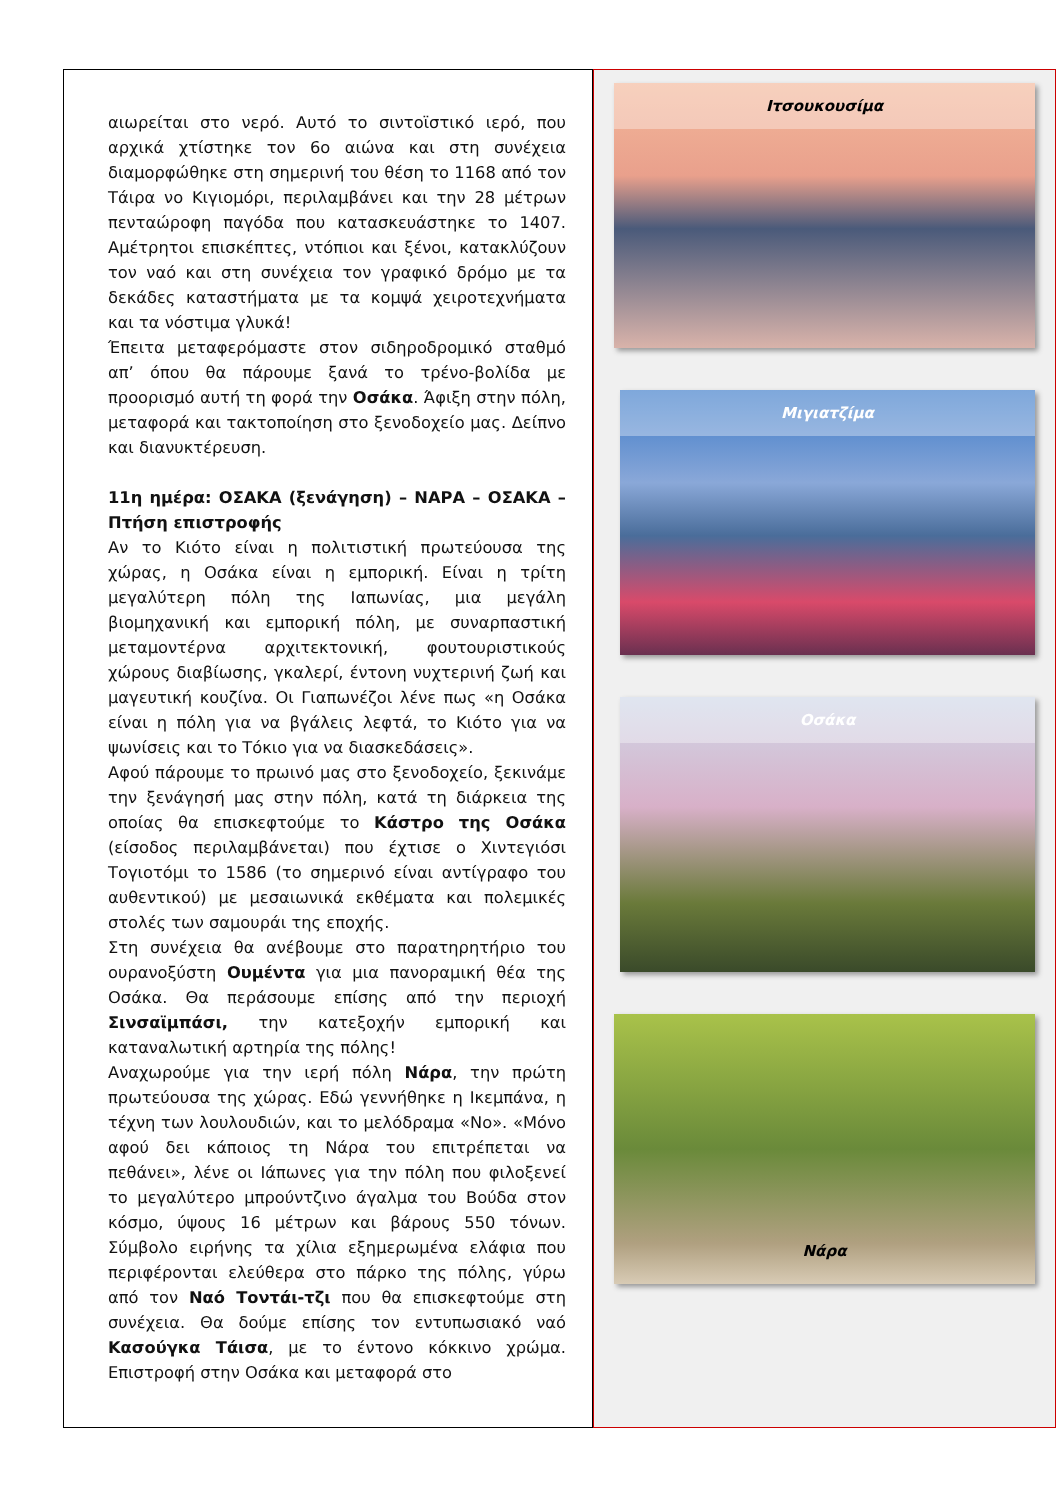αιωρείται στο νερό. Αυτό το σιντοϊστικό ιερό, που αρχικά χτίστηκε τον 6ο αιώνα και στη συνέχεια διαμορφώθηκε στη σημερινή του θέση το 1168 από τον Τάιρα νο Κιγιομόρι, περιλαμβάνει και την 28 μέτρων πενταώροφη παγόδα που κατασκευάστηκε το 1407. Αμέτρητοι επισκέπτες, ντόπιοι και ξένοι, κατακλύζουν τον ναό και στη συνέχεια τον γραφικό δρόμο με τα δεκάδες καταστήματα με τα κομψά χειροτεχνήματα και τα νόστιμα γλυκά!
Έπειτα μεταφερόμαστε στον σιδηροδρομικό σταθμό απ’ όπου θα πάρουμε ξανά το τρένο-βολίδα με προορισμό αυτή τη φορά την Οσάκα. Άφιξη στην πόλη, μεταφορά και τακτοποίηση στο ξενοδοχείο μας. Δείπνο και διανυκτέρευση.
11η ημέρα: ΟΣΑΚΑ (ξενάγηση) – ΝΑΡΑ – ΟΣΑΚΑ – Πτήση επιστροφής
Αν το Κιότο είναι η πολιτιστική πρωτεύουσα της χώρας, η Οσάκα είναι η εμπορική. Είναι η τρίτη μεγαλύτερη πόλη της Ιαπωνίας, μια μεγάλη βιομηχανική και εμπορική πόλη, με συναρπαστική μεταμοντέρνα αρχιτεκτονική, φουτουριστικούς χώρους διαβίωσης, γκαλερί, έντονη νυχτερινή ζωή και μαγευτική κουζίνα. Οι Γιαπωνέζοι λένε πως «η Οσάκα είναι η πόλη για να βγάλεις λεφτά, το Κιότο για να ψωνίσεις και το Τόκιο για να διασκεδάσεις».
Αφού πάρουμε το πρωινό μας στο ξενοδοχείο, ξεκινάμε την ξενάγησή μας στην πόλη, κατά τη διάρκεια της οποίας θα επισκεφτούμε το Κάστρο της Οσάκα (είσοδος περιλαμβάνεται) που έχτισε ο Χιντεγιόσι Τογιοτόμι το 1586 (το σημερινό είναι αντίγραφο του αυθεντικού) με μεσαιωνικά εκθέματα και πολεμικές στολές των σαμουράι της εποχής.
Στη συνέχεια θα ανέβουμε στο παρατηρητήριο του ουρανοξύστη Ουμέντα για μια πανοραμική θέα της Οσάκα. Θα περάσουμε επίσης από την περιοχή Σινσαϊμπάσι, την κατεξοχήν εμπορική και καταναλωτική αρτηρία της πόλης!
Αναχωρούμε για την ιερή πόλη Νάρα, την πρώτη πρωτεύουσα της χώρας. Εδώ γεννήθηκε η Ικεμπάνα, η τέχνη των λουλουδιών, και το μελόδραμα «Νο». «Μόνο αφού δει κάποιος τη Νάρα του επιτρέπεται να πεθάνει», λένε οι Ιάπωνες για την πόλη που φιλοξενεί το μεγαλύτερο μπρούντζινο άγαλμα του Βούδα στον κόσμο, ύψους 16 μέτρων και βάρους 550 τόνων. Σύμβολο ειρήνης τα χίλια εξημερωμένα ελάφια που περιφέρονται ελεύθερα στο πάρκο της πόλης, γύρω από τον Ναό Τοντάι-τζι που θα επισκεφτούμε στη συνέχεια. Θα δούμε επίσης τον εντυπωσιακό ναό Κασούγκα Τάισα, με το έντονο κόκκινο χρώμα. Επιστροφή στην Οσάκα και μεταφορά στο
Ιτσουκουσίμα
Μιγιατζίμα
Οσάκα
Νάρα